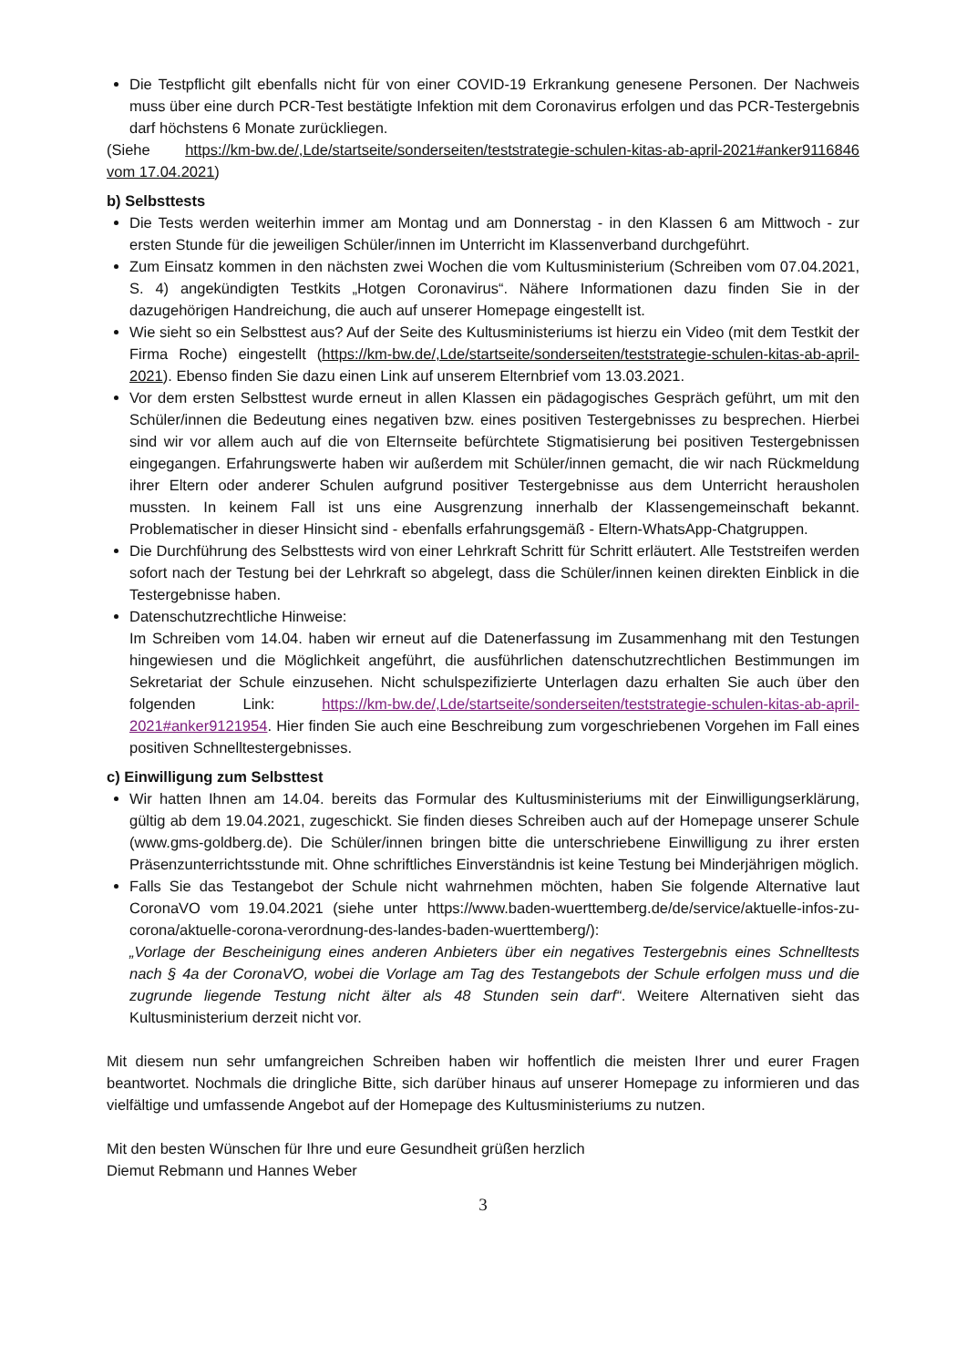Die Testpflicht gilt ebenfalls nicht für von einer COVID-19 Erkrankung genesene Personen. Der Nachweis muss über eine durch PCR-Test bestätigte Infektion mit dem Coronavirus erfolgen und das PCR-Testergebnis darf höchstens 6 Monate zurückliegen.
(Siehe https://km-bw.de/,Lde/startseite/sonderseiten/teststrategie-schulen-kitas-ab-april-2021#anker9116846 vom 17.04.2021)
b) Selbsttests
Die Tests werden weiterhin immer am Montag und am Donnerstag - in den Klassen 6 am Mittwoch - zur ersten Stunde für die jeweiligen Schüler/innen im Unterricht im Klassenverband durchgeführt.
Zum Einsatz kommen in den nächsten zwei Wochen die vom Kultusministerium (Schreiben vom 07.04.2021, S. 4) angekündigten Testkits „Hotgen Coronavirus“. Nähere Informationen dazu finden Sie in der dazugehörigen Handreichung, die auch auf unserer Homepage eingestellt ist.
Wie sieht so ein Selbsttest aus? Auf der Seite des Kultusministeriums ist hierzu ein Video (mit dem Testkit der Firma Roche) eingestellt (https://km-bw.de/,Lde/startseite/sonderseiten/teststrategie-schulen-kitas-ab-april-2021). Ebenso finden Sie dazu einen Link auf unserem Elternbrief vom 13.03.2021.
Vor dem ersten Selbsttest wurde erneut in allen Klassen ein pädagogisches Gespräch geführt, um mit den Schüler/innen die Bedeutung eines negativen bzw. eines positiven Testergebnisses zu besprechen. Hierbei sind wir vor allem auch auf die von Elternseite befürchtete Stigmatisierung bei positiven Testergebnissen eingegangen. Erfahrungswerte haben wir außerdem mit Schüler/innen gemacht, die wir nach Rückmeldung ihrer Eltern oder anderer Schulen aufgrund positiver Testergebnisse aus dem Unterricht herausholen mussten. In keinem Fall ist uns eine Ausgrenzung innerhalb der Klassengemeinschaft bekannt. Problematischer in dieser Hinsicht sind - ebenfalls erfahrungsgemäß - Eltern-WhatsApp-Chatgruppen.
Die Durchführung des Selbsttests wird von einer Lehrkraft Schritt für Schritt erläutert. Alle Teststreifen werden sofort nach der Testung bei der Lehrkraft so abgelegt, dass die Schüler/innen keinen direkten Einblick in die Testergebnisse haben.
Datenschutzrechtliche Hinweise:
Im Schreiben vom 14.04. haben wir erneut auf die Datenerfassung im Zusammenhang mit den Testungen hingewiesen und die Möglichkeit angeführt, die ausführlichen datenschutzrechtlichen Bestimmungen im Sekretariat der Schule einzusehen. Nicht schulspezifizierte Unterlagen dazu erhalten Sie auch über den folgenden Link: https://km-bw.de/,Lde/startseite/sonderseiten/teststrategie-schulen-kitas-ab-april-2021#anker9121954. Hier finden Sie auch eine Beschreibung zum vorgeschriebenen Vorgehen im Fall eines positiven Schnelltestergebnisses.
c) Einwilligung zum Selbsttest
Wir hatten Ihnen am 14.04. bereits das Formular des Kultusministeriums mit der Einwilligungserklärung, gültig ab dem 19.04.2021, zugeschickt. Sie finden dieses Schreiben auch auf der Homepage unserer Schule (www.gms-goldberg.de). Die Schüler/innen bringen bitte die unterschriebene Einwilligung zu ihrer ersten Präsenzunterrichtsstunde mit. Ohne schriftliches Einverständnis ist keine Testung bei Minderjährigen möglich.
Falls Sie das Testangebot der Schule nicht wahrnehmen möchten, haben Sie folgende Alternative laut CoronaVO vom 19.04.2021 (siehe unter https://www.baden-wuerttemberg.de/de/service/aktuelle-infos-zu-corona/aktuelle-corona-verordnung-des-landes-baden-wuerttemberg/):
„Vorlage der Bescheinigung eines anderen Anbieters über ein negatives Testergebnis eines Schnelltests nach § 4a der CoronaVO, wobei die Vorlage am Tag des Testangebots der Schule erfolgen muss und die zugrunde liegende Testung nicht älter als 48 Stunden sein darf“. Weitere Alternativen sieht das Kultusministerium derzeit nicht vor.
Mit diesem nun sehr umfangreichen Schreiben haben wir hoffentlich die meisten Ihrer und eurer Fragen beantwortet. Nochmals die dringliche Bitte, sich darüber hinaus auf unserer Homepage zu informieren und das vielfältige und umfassende Angebot auf der Homepage des Kultusministeriums zu nutzen.
Mit den besten Wünschen für Ihre und eure Gesundheit grüßen herzlich
Diemut Rebmann und Hannes Weber
3